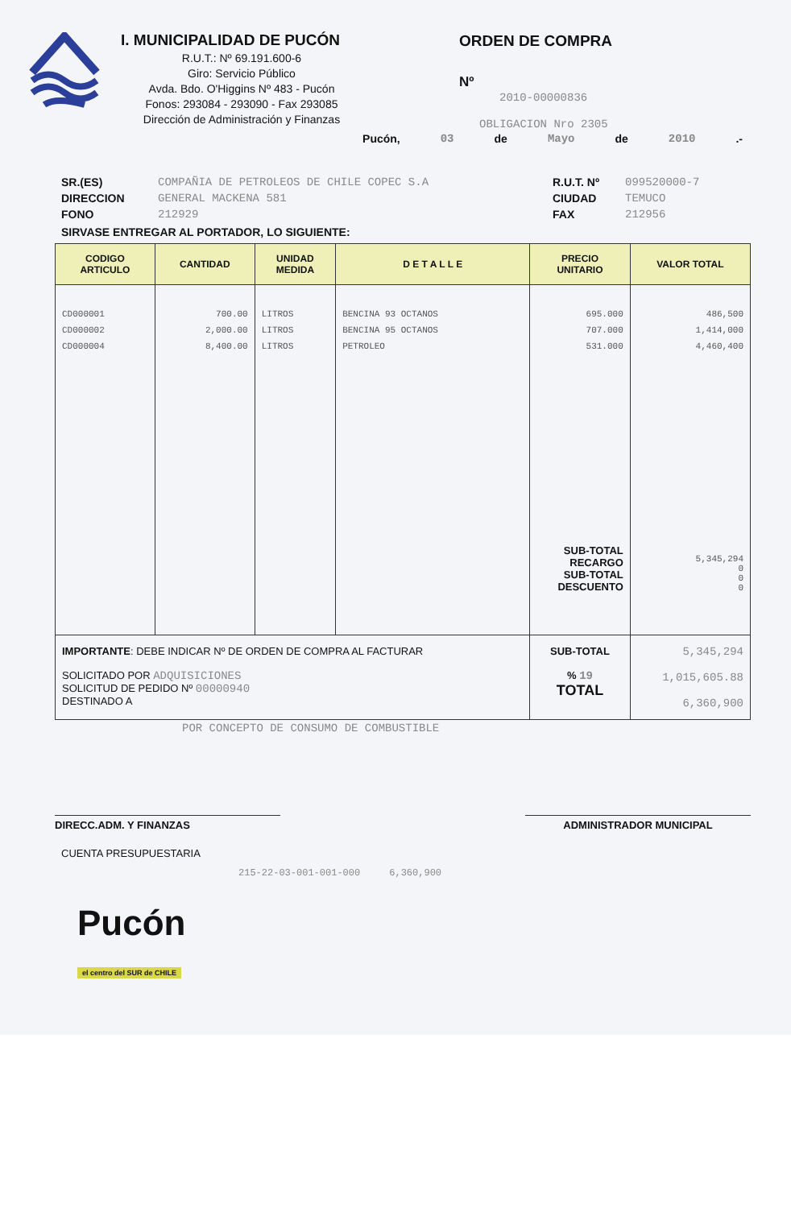I. MUNICIPALIDAD DE PUCÓN
R.U.T.: Nº 69.191.600-6
Giro: Servicio Público
Avda. Bdo. O'Higgins Nº 483 - Pucón
Fonos: 293084 - 293090 - Fax 293085
Dirección de Administración y Finanzas
ORDEN DE COMPRA
Nº
2010-00000836
OBLIGACION Nro 2305
Pucón, 03 de Mayo de 2010.-
SR.(ES)
DIRECCION
FONO
COMPAÑIA DE PETROLEOS DE CHILE COPEC S.A
GENERAL MACKENA 581
212929
R.U.T. Nº
CIUDAD
FAX
099520000-7
TEMUCO
212956
SIRVASE ENTREGAR AL PORTADOR, LO SIGUIENTE:
| CODIGO ARTICULO | CANTIDAD | UNIDAD MEDIDA | D E T A L L E | PRECIO UNITARIO | VALOR TOTAL |
| --- | --- | --- | --- | --- | --- |
| CD000001 | 700.00 | LITROS | BENCINA 93 OCTANOS | 695.000 | 486,500 |
| CD000002 | 2,000.00 | LITROS | BENCINA 95 OCTANOS | 707.000 | 1,414,000 |
| CD000004 | 8,400.00 | LITROS | PETROLEO | 531.000 SUB-TOTAL RECARGO SUB-TOTAL DESCUENTO | 4,460,400 5,345,294 0 0 0 |
| IMPORTANTE : DEBE INDICAR Nº DE ORDEN DE COMPRA AL FACTURAR SOLICITADO POR ADQUISICIONES SOLICITUD DE PEDIDO Nº 00000940 DESTINADO A | | | | SUB-TOTAL % 19 TOTAL | 5,345,294 1,015,605.88 6,360,900 |
POR CONCEPTO DE CONSUMO DE COMBUSTIBLE
DIRECC.ADM. Y FINANZAS ADMINISTRADOR MUNICIPAL
CUENTA PRESUPUESTARIA
215-22-03-001-001-000 6,360,900
Pucón
el centro del SUR de CHILE